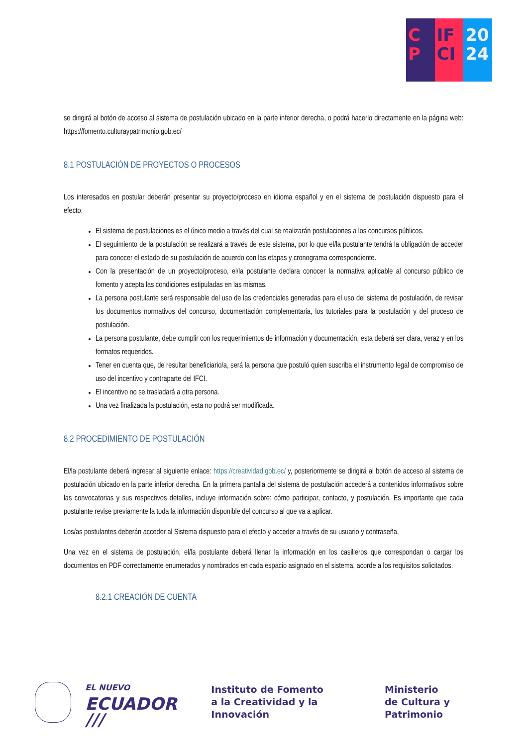C
P
IF
CI
20
24
se dirigirá al botón de acceso al sistema de postulación ubicado en la parte inferior derecha, o podrá hacerlo directamente en la página web: https://fomento.culturaypatrimonio.gob.ec/
8.1 POSTULACIÓN DE PROYECTOS O PROCESOS
Los interesados en postular deberán presentar su proyecto/proceso en idioma español y en el sistema de postulación dispuesto para el efecto.
El sistema de postulaciones es el único medio a través del cual se realizarán postulaciones a los concursos públicos.
El seguimiento de la postulación se realizará a través de este sistema, por lo que el/la postulante tendrá la obligación de acceder para conocer el estado de su postulación de acuerdo con las etapas y cronograma correspondiente.
Con la presentación de un proyecto/proceso, el/la postulante declara conocer la normativa aplicable al concurso público de fomento y acepta las condiciones estipuladas en las mismas.
La persona postulante será responsable del uso de las credenciales generadas para el uso del sistema de postulación, de revisar los documentos normativos del concurso, documentación complementaria, los tutoriales para la postulación y del proceso de postulación.
La persona postulante, debe cumplir con los requerimientos de información y documentación, esta deberá ser clara, veraz y en los formatos requeridos.
Tener en cuenta que, de resultar beneficiario/a, será la persona que postuló quien suscriba el instrumento legal de compromiso de uso del incentivo y contraparte del IFCI.
El incentivo no se trasladará a otra persona.
Una vez finalizada la postulación, esta no podrá ser modificada.
8.2 PROCEDIMIENTO DE POSTULACIÓN
El/la postulante deberá ingresar al siguiente enlace: https://creatividad.gob.ec/ y, posteriormente se dirigirá al botón de acceso al sistema de postulación ubicado en la parte inferior derecha. En la primera pantalla del sistema de postulación accederá a contenidos informativos sobre las convocatorias y sus respectivos detalles, incluye información sobre: cómo participar, contacto, y postulación. Es importante que cada postulante revise previamente la toda la información disponible del concurso al que va a aplicar.
Los/as postulantes deberán acceder al Sistema dispuesto para el efecto y acceder a través de su usuario y contraseña.
Una vez en el sistema de postulación, el/la postulante deberá llenar la información en los casilleros que correspondan o cargar los documentos en PDF correctamente enumerados y nombrados en cada espacio asignado en el sistema, acorde a los requisitos solicitados.
8.2.1 CREACIÓN DE CUENTA
EL NUEVO
ECUADOR ///
Instituto de Fomento
a la Creatividad y la Innovación
Ministerio
de Cultura y Patrimonio